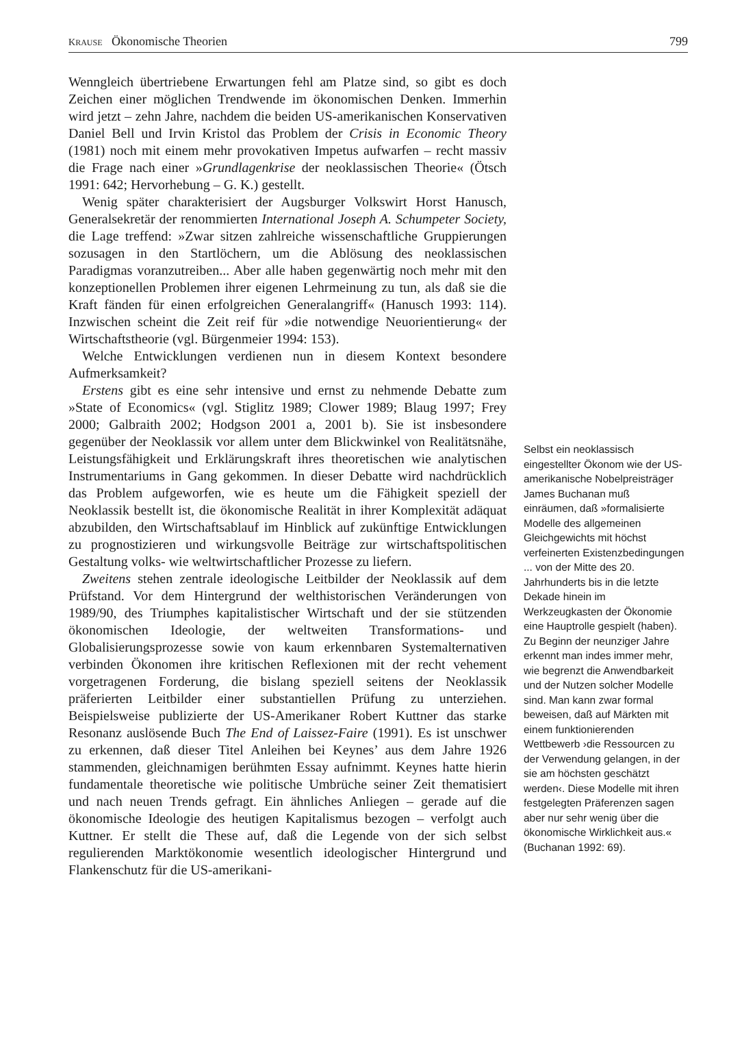KRAUSE Ökonomische Theorien 799
Wenngleich übertriebene Erwartungen fehl am Platze sind, so gibt es doch Zeichen einer möglichen Trendwende im ökonomischen Denken. Immerhin wird jetzt – zehn Jahre, nachdem die beiden US-amerikanischen Konservativen Daniel Bell und Irvin Kristol das Problem der Crisis in Economic Theory (1981) noch mit einem mehr provokativen Impetus aufwarfen – recht massiv die Frage nach einer »Grundlagenkrise der neoklassischen Theorie« (Ötsch 1991: 642; Hervorhebung – G. K.) gestellt.
Wenig später charakterisiert der Augsburger Volkswirt Horst Hanusch, Generalsekretär der renommierten International Joseph A. Schumpeter Society, die Lage treffend: »Zwar sitzen zahlreiche wissenschaftliche Gruppierungen sozusagen in den Startlöchern, um die Ablösung des neoklassischen Paradigmas voranzutreiben... Aber alle haben gegenwärtig noch mehr mit den konzeptionellen Problemen ihrer eigenen Lehrmeinung zu tun, als daß sie die Kraft fänden für einen erfolgreichen Generalangriff« (Hanusch 1993: 114). Inzwischen scheint die Zeit reif für »die notwendige Neuorientierung« der Wirtschaftstheorie (vgl. Bürgenmeier 1994: 153).
Welche Entwicklungen verdienen nun in diesem Kontext besondere Aufmerksamkeit?
Erstens gibt es eine sehr intensive und ernst zu nehmende Debatte zum »State of Economics« (vgl. Stiglitz 1989; Clower 1989; Blaug 1997; Frey 2000; Galbraith 2002; Hodgson 2001 a, 2001 b). Sie ist insbesondere gegenüber der Neoklassik vor allem unter dem Blickwinkel von Realitätsnähe, Leistungsfähigkeit und Erklärungskraft ihres theoretischen wie analytischen Instrumentariums in Gang gekommen. In dieser Debatte wird nachdrücklich das Problem aufgeworfen, wie es heute um die Fähigkeit speziell der Neoklassik bestellt ist, die ökonomische Realität in ihrer Komplexität adäquat abzubilden, den Wirtschaftsablauf im Hinblick auf zukünftige Entwicklungen zu prognostizieren und wirkungsvolle Beiträge zur wirtschaftspolitischen Gestaltung volks- wie weltwirtschaftlicher Prozesse zu liefern.
Zweitens stehen zentrale ideologische Leitbilder der Neoklassik auf dem Prüfstand. Vor dem Hintergrund der welthistorischen Veränderungen von 1989/90, des Triumphes kapitalistischer Wirtschaft und der sie stützenden ökonomischen Ideologie, der weltweiten Transformations- und Globalisierungsprozesse sowie von kaum erkennbaren Systemalternativen verbinden Ökonomen ihre kritischen Reflexionen mit der recht vehement vorgetragenen Forderung, die bislang speziell seitens der Neoklassik präferierten Leitbilder einer substantiellen Prüfung zu unterziehen. Beispielsweise publizierte der US-Amerikaner Robert Kuttner das starke Resonanz auslösende Buch The End of Laissez-Faire (1991). Es ist unschwer zu erkennen, daß dieser Titel Anleihen bei Keynes’ aus dem Jahre 1926 stammenden, gleichnamigen berühmten Essay aufnimmt. Keynes hatte hierin fundamentale theoretische wie politische Umbrüche seiner Zeit thematisiert und nach neuen Trends gefragt. Ein ähnliches Anliegen – gerade auf die ökonomische Ideologie des heutigen Kapitalismus bezogen – verfolgt auch Kuttner. Er stellt die These auf, daß die Legende von der sich selbst regulierenden Marktökonomie wesentlich ideologischer Hintergrund und Flankenschutz für die US-amerikani-
Selbst ein neoklassisch eingestellter Ökonom wie der US-amerikanische Nobelpreisträger James Buchanan muß einräumen, daß »formalisierte Modelle des allgemeinen Gleichgewichts mit höchst verfeinerten Existenzbedingungen ... von der Mitte des 20. Jahrhunderts bis in die letzte Dekade hinein im Werkzeugkasten der Ökonomie eine Hauptrolle gespielt (haben). Zu Beginn der neunziger Jahre erkennt man indes immer mehr, wie begrenzt die Anwendbarkeit und der Nutzen solcher Modelle sind. Man kann zwar formal beweisen, daß auf Märkten mit einem funktionierenden Wettbewerb ›die Ressourcen zu der Verwendung gelangen, in der sie am höchsten geschätzt werden‹. Diese Modelle mit ihren festgelegten Präferenzen sagen aber nur sehr wenig über die ökonomische Wirklichkeit aus.« (Buchanan 1992: 69).